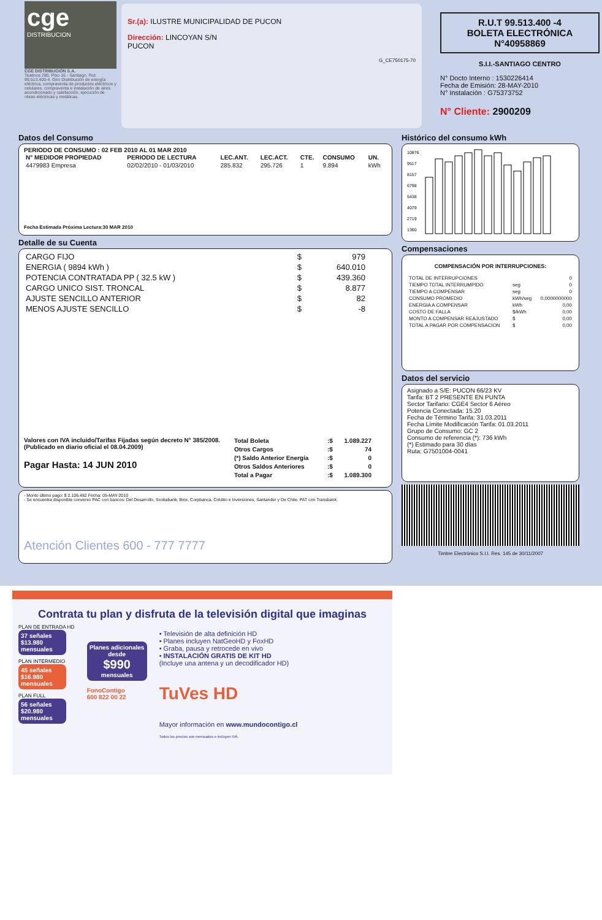cge
DISTRIBUCION
CGE DISTRIBUCIÓN S.A.
Teatinos 280, Piso 16 - Santiago. Rut: 99.513.400-4. Giro Distribución de energía eléctrica, compraventa de productos eléctricos y celulares, compraventa e instalación de aires acondicionado y calefacción, ejecución de obras eléctricas y metálicas.
Sr.(a): ILUSTRE MUNICIPALIDAD DE PUCON
Dirección: LINCOYAN S/N
PUCON
G_CE750175-70
R.U.T 99.513.400 -4
BOLETA ELECTRÓNICA
N°40958869
S.I.I.-SANTIAGO CENTRO
N° Docto Interno : 1530226414
Fecha de Emisión: 28-MAY-2010
N° Instalación : G75373752
N° Cliente: 2900209
Datos del Consumo
PERIODO DE CONSUMO : 02 FEB 2010 AL 01 MAR 2010
| N° MEDIDOR PROPIEDAD | PERIODO DE LECTURA | LEC.ANT. | LEC.ACT. | CTE. | CONSUMO | UN. |
| --- | --- | --- | --- | --- | --- | --- |
| 4479983 Empresa | 02/02/2010 - 01/03/2010 | 285.832 | 295.726 | 1 | 9.894 | kWh |
Fecha Estimada Próxima Lectura:30 MAR 2010
Detalle de su Cuenta
| CARGO FIJO | $ | 979 |
| ENERGIA ( 9894 kWh ) | $ | 640.010 |
| POTENCIA CONTRATADA PP ( 32.5 kW ) | $ | 439.360 |
| CARGO UNICO SIST. TRONCAL | $ | 8.877 |
| AJUSTE SENCILLO ANTERIOR | $ | 82 |
| MENOS AJUSTE SENCILLO | $ | -8 |
Valores con IVA incluido/Tarifas Fijadas según decreto N° 385/2008. (Publicado en diario oficial el 08.04.2009)
Pagar Hasta: 14 JUN 2010
| Total Boleta | :$ | 1.089.227 |
| Otros Cargos | :$ | 74 |
| (*) Saldo Anterior Energía | :$ | 0 |
| Otros Saldos Anteriores | :$ | 0 |
| Total a Pagar | :$ | 1.089.300 |
- Monto último pago: $ 2.106.482 Fecha: 05-MAY-2010
- Se encuentra disponible convenio PAC con bancos: Del Desarrollo, Scotiabank, Bice, Corpbanca, Crédito e Inversiones, Santander y De Chile. PAT con Transbank.
Atención Clientes 600 - 777 7777
Histórico del consumo kWh
10876
9517
8157
6798
5438
4079
2719
1360
Compensaciones
COMPENSACIÓN POR INTERRUPCIONES:
| TOTAL DE INTERRUPCIONES | | 0 |
| TIEMPO TOTAL INTERRUMPIDO | seg | 0 |
| TIEMPO A COMPENSAR | seg | 0 |
| CONSUMO PROMEDIO | kWh/seg | 0,0000000000 |
| ENERGIA A COMPENSAR | kWh | 0,00 |
| COSTO DE FALLA | $/kWh | 0,00 |
| MONTO A COMPENSAR REAJUSTADO | $ | 0,00 |
| TOTAL A PAGAR POR COMPENSACION | $ | 0,00 |
Datos del servicio
Asignado a S/E: PUCON 66/23 KV
Tarifa: BT 2 PRESENTE EN PUNTA
Sector Tarifario: CGE4 Sector 6 Aéreo
Potencia Conectada: 15.20
Fecha de Término Tarifa: 31.03.2011
Fecha Límite Modificación Tarifa: 01.03.2011
Grupo de Consumo: GC 2
Consumo de referencia (*): 736 kWh
(*) Estimado para 30 días
Ruta: G7501004-0041
Timbre Electrónico S.I.I. Res. 145 de 30/11/2007
Contrata tu plan y disfruta de la televisión digital que imaginas
PLAN DE ENTRADA HD
37 señales
$13.980 mensuales
PLAN INTERMEDIO
45 señales
$16.980 mensuales
PLAN FULL
56 señales
$20.980 mensuales
Planes adicionales desde
$990
mensuales
FonoContigo
600 822 00 22
• Televisión de alta definición HD
• Planes incluyen NatGeoHD y FoxHD
• Graba, pausa y retrocede en vivo
• INSTALACIÓN GRATIS DE KIT HD
(Incluye una antena y un decodificador HD)
TuVes HD
Mayor información en www.mundocontigo.cl
Todos los precios son mensuales e incluyen IVA.